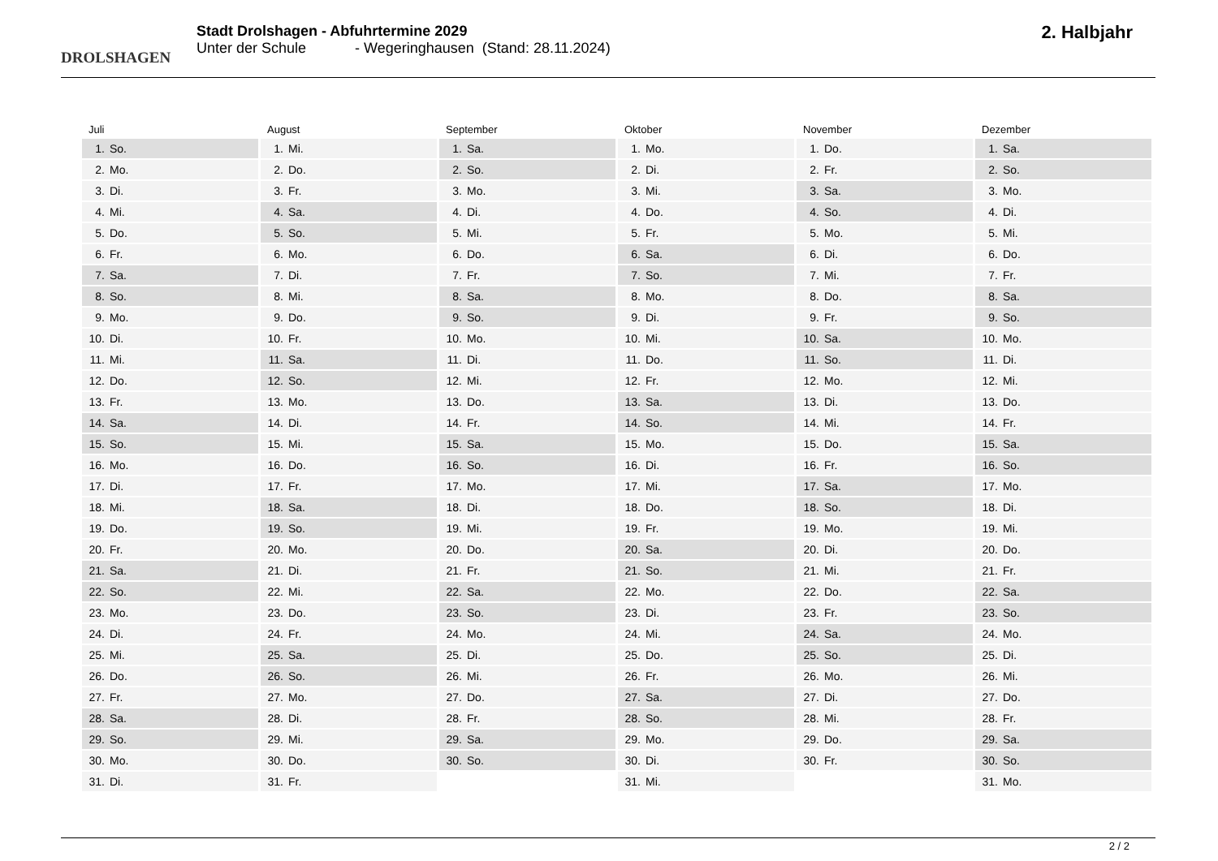DROLSHAGEN
Stadt Drolshagen - Abfuhrtermine 2029
Unter der Schule - Wegeringhausen (Stand: 28.11.2024)
2. Halbjahr
Juli
1. So.
2. Mo.
3. Di.
4. Mi.
5. Do.
6. Fr.
7. Sa.
8. So.
9. Mo.
10. Di.
11. Mi.
12. Do.
13. Fr.
14. Sa.
15. So.
16. Mo.
17. Di.
18. Mi.
19. Do.
20. Fr.
21. Sa.
22. So.
23. Mo.
24. Di.
25. Mi.
26. Do.
27. Fr.
28. Sa.
29. So.
30. Mo.
31. Di.
August
1. Mi.
2. Do.
3. Fr.
4. Sa.
5. So.
6. Mo.
7. Di.
8. Mi.
9. Do.
10. Fr.
11. Sa.
12. So.
13. Mo.
14. Di.
15. Mi.
16. Do.
17. Fr.
18. Sa.
19. So.
20. Mo.
21. Di.
22. Mi.
23. Do.
24. Fr.
25. Sa.
26. So.
27. Mo.
28. Di.
29. Mi.
30. Do.
31. Fr.
September
1. Sa.
2. So.
3. Mo.
4. Di.
5. Mi.
6. Do.
7. Fr.
8. Sa.
9. So.
10. Mo.
11. Di.
12. Mi.
13. Do.
14. Fr.
15. Sa.
16. So.
17. Mo.
18. Di.
19. Mi.
20. Do.
21. Fr.
22. Sa.
23. So.
24. Mo.
25. Di.
26. Mi.
27. Do.
28. Fr.
29. Sa.
30. So.
Oktober
1. Mo.
2. Di.
3. Mi.
4. Do.
5. Fr.
6. Sa.
7. So.
8. Mo.
9. Di.
10. Mi.
11. Do.
12. Fr.
13. Sa.
14. So.
15. Mo.
16. Di.
17. Mi.
18. Do.
19. Fr.
20. Sa.
21. So.
22. Mo.
23. Di.
24. Mi.
25. Do.
26. Fr.
27. Sa.
28. So.
29. Mo.
30. Di.
31. Mi.
November
1. Do.
2. Fr.
3. Sa.
4. So.
5. Mo.
6. Di.
7. Mi.
8. Do.
9. Fr.
10. Sa.
11. So.
12. Mo.
13. Di.
14. Mi.
15. Do.
16. Fr.
17. Sa.
18. So.
19. Mo.
20. Di.
21. Mi.
22. Do.
23. Fr.
24. Sa.
25. So.
26. Mo.
27. Di.
28. Mi.
29. Do.
30. Fr.
Dezember
1. Sa.
2. So.
3. Mo.
4. Di.
5. Mi.
6. Do.
7. Fr.
8. Sa.
9. So.
10. Mo.
11. Di.
12. Mi.
13. Do.
14. Fr.
15. Sa.
16. So.
17. Mo.
18. Di.
19. Mi.
20. Do.
21. Fr.
22. Sa.
23. So.
24. Mo.
25. Di.
26. Mi.
27. Do.
28. Fr.
29. Sa.
30. So.
31. Mo.
2 / 2